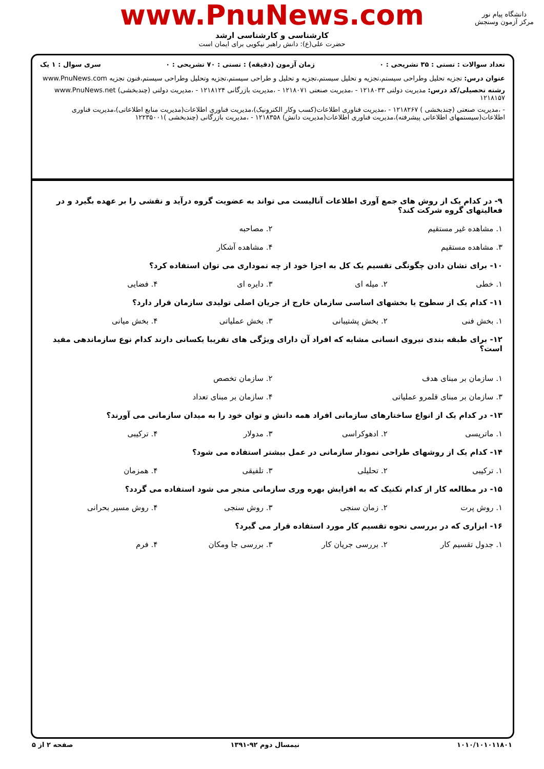www.PnuNews.com
کارشناسی و کارشناسی ارشد
حضرت علی(ع): دانش راهبر نیکویی برای ایمان است
دانشگاه پیام نور
مرکز آزمون وسنجش
تعداد سوالات : تستی : ۳۵ تشریحی : ۰ زمان آزمون (دقیقه) : تستی : ۷۰ تشریحی : ۰ سری سوال : ۱ یک
عنوان درس: تجزیه تحلیل وطراحی سیستم،تجزیه و تحلیل سیستم،تجزیه و تحلیل و طراحی سیستم،تجزیه وتحلیل وطراحی سیستم،فنون تجزیه www.PnuNews.com
رشته تحصیلی/کد درس: مدیریت دولتی ۱۲۱۸۰۳۳ - ،مدیریت صنعتی ۱۲۱۸۰۷۱ - ،مدیریت بازرگانی ۱۲۱۸۱۲۴ - ،مدیریت دولتی (چندبخشی) www.PnuNews.net ۱۲۱۸۱۵۷
- ،مدیریت صنعتی (چندبخشی ) ۱۲۱۸۲۶۷ - ،مدیریت فناوری اطلاعات(کسب وکار الکترونیک)،مدیریت فناوری اطلاعات(مدیریت منابع اطلاعاتی)،مدیریت فناوری اطلاعات(سیستمهای اطلاعاتی پیشرفته)،مدیریت فناوری اطلاعات(مدیریت دانش) ۱۲۱۸۳۵۸ - ،مدیریت بازرگانی (چندبخشی )۱۲۲۳۵۰۰۱
۹- در کدام یک از روش های جمع آوری اطلاعات آنالیست می تواند به عضویت گروه درآید و نقشی را بر عهده بگیرد و در فعالیتهای گروه شرکت کند؟
۱. مشاهده غیر مستقیم ۲. مصاحبه
۳. مشاهده مستقیم ۴. مشاهده آشکار
۱۰- برای نشان دادن چگونگی تقسیم یک کل به اجزا خود از چه نموداری می توان استفاده کرد؟
۱. خطی ۲. میله ای ۳. دایره ای ۴. فضایی
۱۱- کدام یک از سطوح یا بخشهای اساسی سازمان خارج از جریان اصلی تولیدی سازمان قرار دارد؟
۱. بخش فنی ۲. بخش پشتیبانی ۳. بخش عملیاتی ۴. بخش میانی
۱۲- برای طبقه بندی نیروی انسانی مشابه که افراد آن دارای ویژگی های تقریبا یکسانی دارند کدام نوع سازماندهی مفید است؟
۱. سازمان بر مبنای هدف ۲. سازمان تخصص
۳. سازمان بر مبنای قلمرو عملیاتی ۴. سازمان بر مبنای تعداد
۱۳- در کدام یک از انواع ساختارهای سازمانی افراد همه دانش و توان خود را به میدان سازمانی می آورند؟
۱. ماتریسی ۲. ادهوکراسی ۳. مدولار ۴. ترکیبی
۱۴- کدام یک از روشهای طراحی نمودار سازمانی در عمل بیشتر استفاده می شود؟
۱. ترکیبی ۲. تحلیلی ۳. تلفیقی ۴. همزمان
۱۵- در مطالعه کار از کدام تکنیک که به افزایش بهره وری سازمانی منجر می شود استفاده می گردد؟
۱. روش پرت ۲. زمان سنجی ۳. روش سنجی ۴. روش مسیر بحرانی
۱۶- ابزاری که در بررسی نحوه تقسیم کار مورد استفاده قرار می گیرد؟
۱. جدول تقسیم کار ۲. بررسی جریان کار ۳. بررسی جا ومکان ۴. فرم
۱۰۱۰/۱۰۱۰۱۱۸۰۱ نیمسال دوم ۹۲-۱۳۹۱ صفحه ۲ از ۵